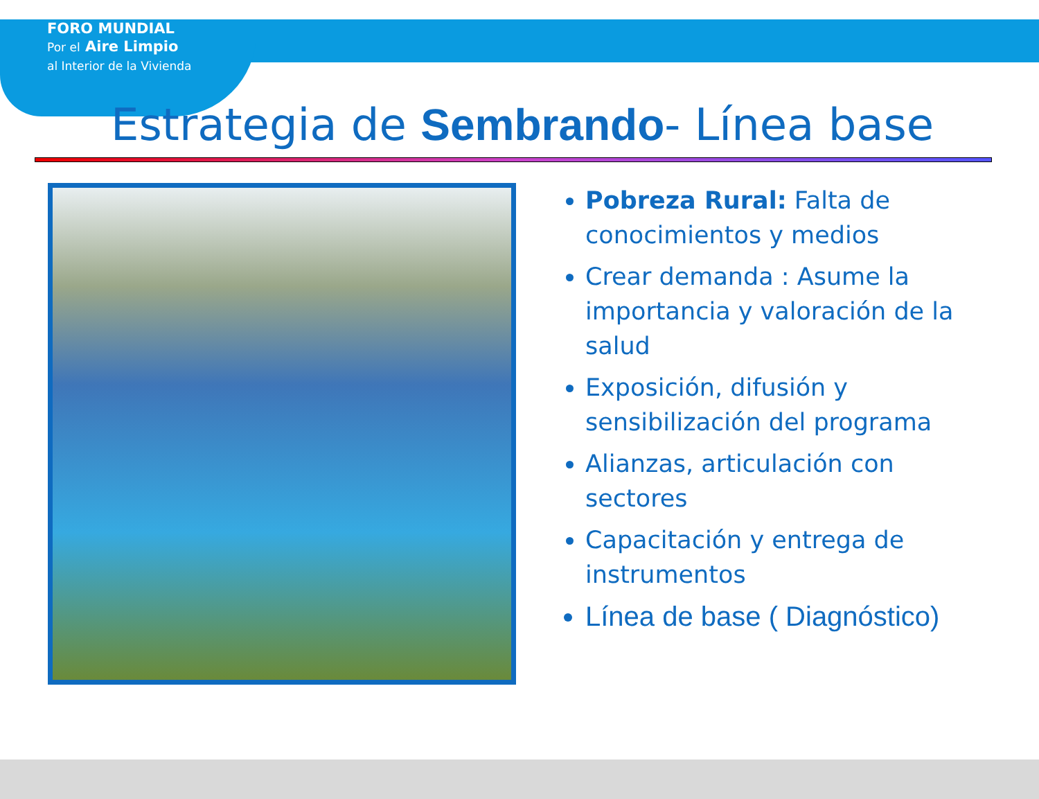FORO MUNDIAL
Por el Aire Limpio
al Interior de la Vivienda
Estrategia de Sembrando- Línea base
Pobreza Rural: Falta de conocimientos y medios
Crear demanda : Asume la importancia y valoración de la salud
Exposición, difusión y sensibilización del programa
Alianzas, articulación con sectores
Capacitación y entrega de instrumentos
Línea de base ( Diagnóstico)